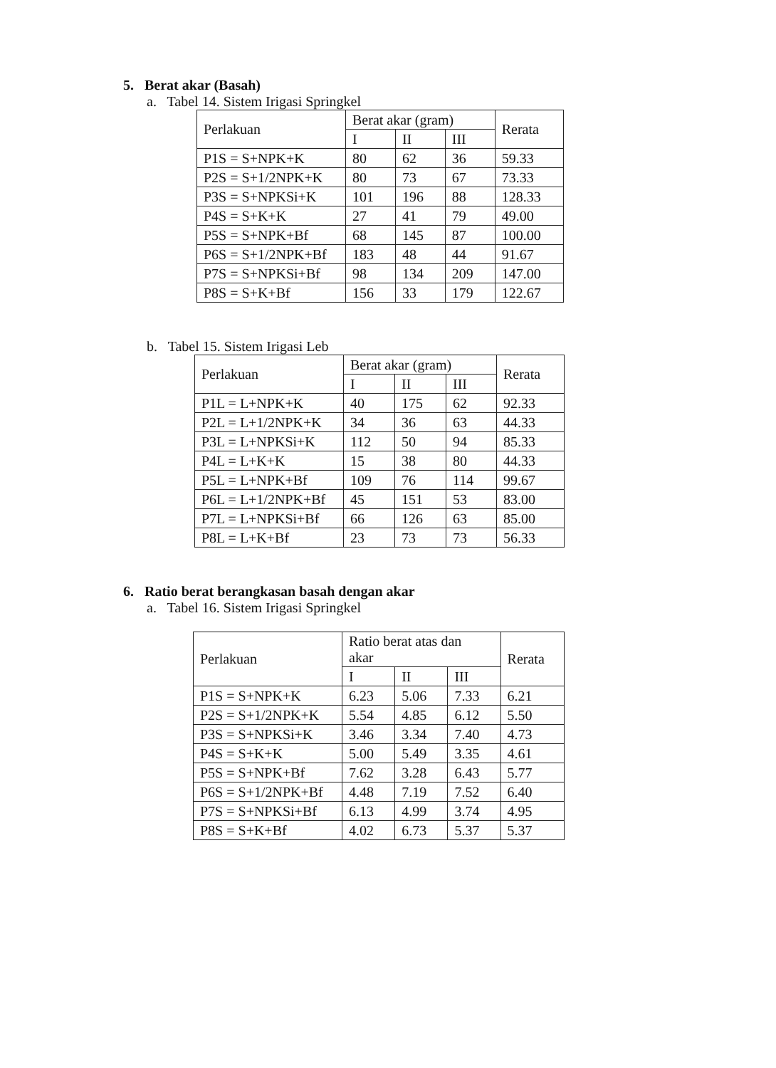5. Berat akar (Basah)
a. Tabel 14. Sistem Irigasi Springkel
| Perlakuan | Berat akar (gram) | | | Rerata |
| --- | --- | --- | --- | --- |
| | I | II | III | |
| P1S = S+NPK+K | 80 | 62 | 36 | 59.33 |
| P2S = S+1/2NPK+K | 80 | 73 | 67 | 73.33 |
| P3S = S+NPKSi+K | 101 | 196 | 88 | 128.33 |
| P4S = S+K+K | 27 | 41 | 79 | 49.00 |
| P5S = S+NPK+Bf | 68 | 145 | 87 | 100.00 |
| P6S = S+1/2NPK+Bf | 183 | 48 | 44 | 91.67 |
| P7S = S+NPKSi+Bf | 98 | 134 | 209 | 147.00 |
| P8S = S+K+Bf | 156 | 33 | 179 | 122.67 |
b. Tabel 15. Sistem Irigasi Leb
| Perlakuan | Berat akar (gram) | | | Rerata |
| --- | --- | --- | --- | --- |
| | I | II | III | |
| P1L = L+NPK+K | 40 | 175 | 62 | 92.33 |
| P2L = L+1/2NPK+K | 34 | 36 | 63 | 44.33 |
| P3L = L+NPKSi+K | 112 | 50 | 94 | 85.33 |
| P4L = L+K+K | 15 | 38 | 80 | 44.33 |
| P5L = L+NPK+Bf | 109 | 76 | 114 | 99.67 |
| P6L = L+1/2NPK+Bf | 45 | 151 | 53 | 83.00 |
| P7L = L+NPKSi+Bf | 66 | 126 | 63 | 85.00 |
| P8L = L+K+Bf | 23 | 73 | 73 | 56.33 |
6. Ratio berat berangkasan basah dengan akar
a. Tabel 16. Sistem Irigasi Springkel
| Perlakuan | Ratio berat atas dan akar | | | Rerata |
| --- | --- | --- | --- | --- |
| | I | II | III | |
| P1S = S+NPK+K | 6.23 | 5.06 | 7.33 | 6.21 |
| P2S = S+1/2NPK+K | 5.54 | 4.85 | 6.12 | 5.50 |
| P3S = S+NPKSi+K | 3.46 | 3.34 | 7.40 | 4.73 |
| P4S = S+K+K | 5.00 | 5.49 | 3.35 | 4.61 |
| P5S = S+NPK+Bf | 7.62 | 3.28 | 6.43 | 5.77 |
| P6S = S+1/2NPK+Bf | 4.48 | 7.19 | 7.52 | 6.40 |
| P7S = S+NPKSi+Bf | 6.13 | 4.99 | 3.74 | 4.95 |
| P8S = S+K+Bf | 4.02 | 6.73 | 5.37 | 5.37 |